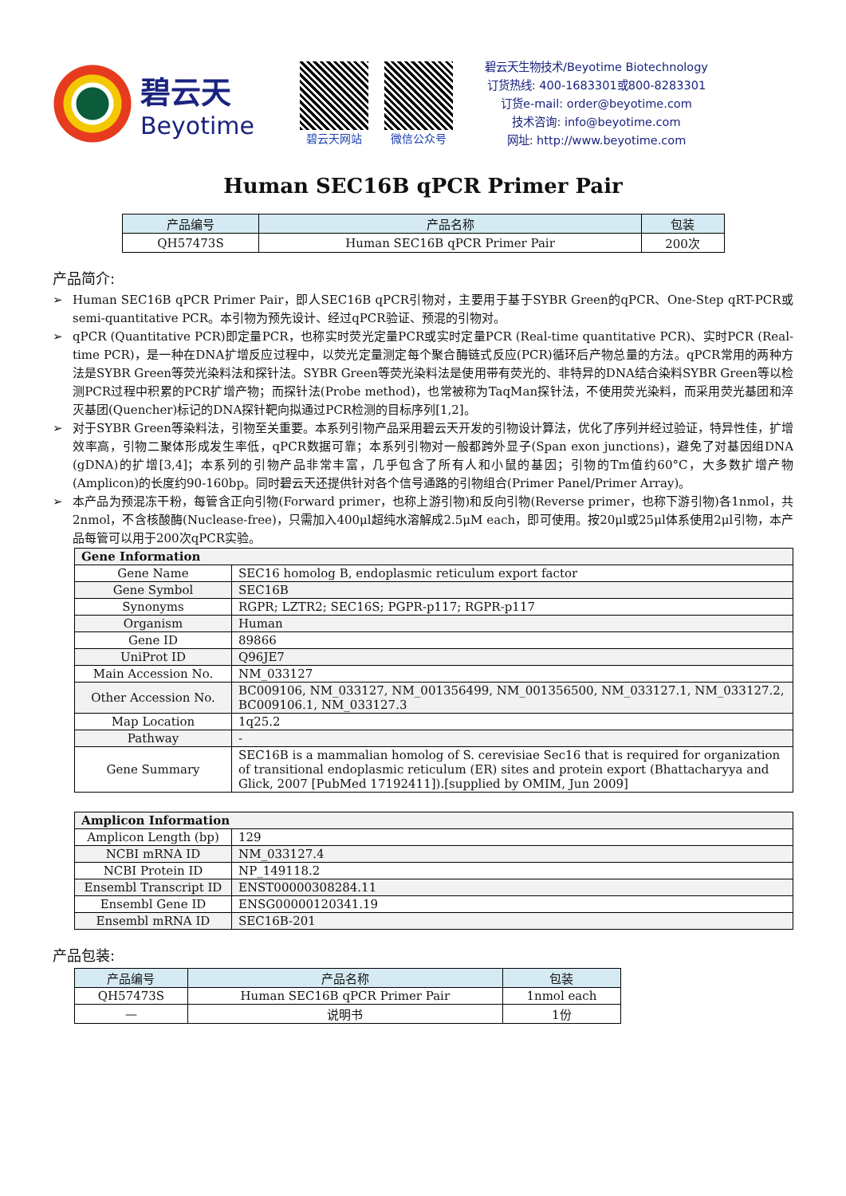碧云天
Beyotime
碧云天网站 微信公众号
碧云天生物技术/Beyotime Biotechnology
订货热线: 400-1683301或800-8283301
订货e-mail: order@beyotime.com
技术咨询: info@beyotime.com
网址: http://www.beyotime.com
Human SEC16B qPCR Primer Pair
| 产品编号 | 产品名称 | 包装 |
| --- | --- | --- |
| QH57473S | Human SEC16B qPCR Primer Pair | 200次 |
产品简介:
➢ Human SEC16B qPCR Primer Pair，即人SEC16B qPCR引物对，主要用于基于SYBR Green的qPCR、One-Step qRT-PCR或semi-quantitative PCR。本引物为预先设计、经过qPCR验证、预混的引物对。
➢ qPCR (Quantitative PCR)即定量PCR，也称实时荧光定量PCR或实时定量PCR (Real-time quantitative PCR)、实时PCR (Real-time PCR)，是一种在DNA扩增反应过程中，以荧光定量测定每个聚合酶链式反应(PCR)循环后产物总量的方法。qPCR常用的两种方法是SYBR Green等荧光染料法和探针法。SYBR Green等荧光染料法是使用带有荧光的、非特异的DNA结合染料SYBR Green等以检测PCR过程中积累的PCR扩增产物；而探针法(Probe method)，也常被称为TaqMan探针法，不使用荧光染料，而采用荧光基团和淬灭基团(Quencher)标记的DNA探针靶向拟通过PCR检测的目标序列[1,2]。
➢ 对于SYBR Green等染料法，引物至关重要。本系列引物产品采用碧云天开发的引物设计算法，优化了序列并经过验证，特异性佳，扩增效率高，引物二聚体形成发生率低，qPCR数据可靠；本系列引物对一般都跨外显子(Span exon junctions)，避免了对基因组DNA (gDNA)的扩增[3,4]；本系列的引物产品非常丰富，几乎包含了所有人和小鼠的基因；引物的Tm值约60°C，大多数扩增产物(Amplicon)的长度约90-160bp。同时碧云天还提供针对各个信号通路的引物组合(Primer Panel/Primer Array)。
➢ 本产品为预混冻干粉，每管含正向引物(Forward primer，也称上游引物)和反向引物(Reverse primer，也称下游引物)各1nmol，共2nmol，不含核酸酶(Nuclease-free)，只需加入400μl超纯水溶解成2.5μM each，即可使用。按20μl或25μl体系使用2μl引物，本产品每管可以用于200次qPCR实验。
| Gene Information | |
| Gene Name | SEC16 homolog B, endoplasmic reticulum export factor |
| Gene Symbol | SEC16B |
| Synonyms | RGPR; LZTR2; SEC16S; PGPR-p117; RGPR-p117 |
| Organism | Human |
| Gene ID | 89866 |
| UniProt ID | Q96JE7 |
| Main Accession No. | NM_033127 |
| Other Accession No. | BC009106, NM_033127, NM_001356499, NM_001356500, NM_033127.1, NM_033127.2, BC009106.1, NM_033127.3 |
| Map Location | 1q25.2 |
| Pathway | - |
| Gene Summary | SEC16B is a mammalian homolog of S. cerevisiae Sec16 that is required for organization of transitional endoplasmic reticulum (ER) sites and protein export (Bhattacharyya and Glick, 2007 [PubMed 17192411]).[supplied by OMIM, Jun 2009] |
| Amplicon Information | |
| Amplicon Length (bp) | 129 |
| NCBI mRNA ID | NM_033127.4 |
| NCBI Protein ID | NP_149118.2 |
| Ensembl Transcript ID | ENST00000308284.11 |
| Ensembl Gene ID | ENSG00000120341.19 |
| Ensembl mRNA ID | SEC16B-201 |
产品包装:
| 产品编号 | 产品名称 | 包装 |
| --- | --- | --- |
| QH57473S | Human SEC16B qPCR Primer Pair | 1nmol each |
| — | 说明书 | 1份 |